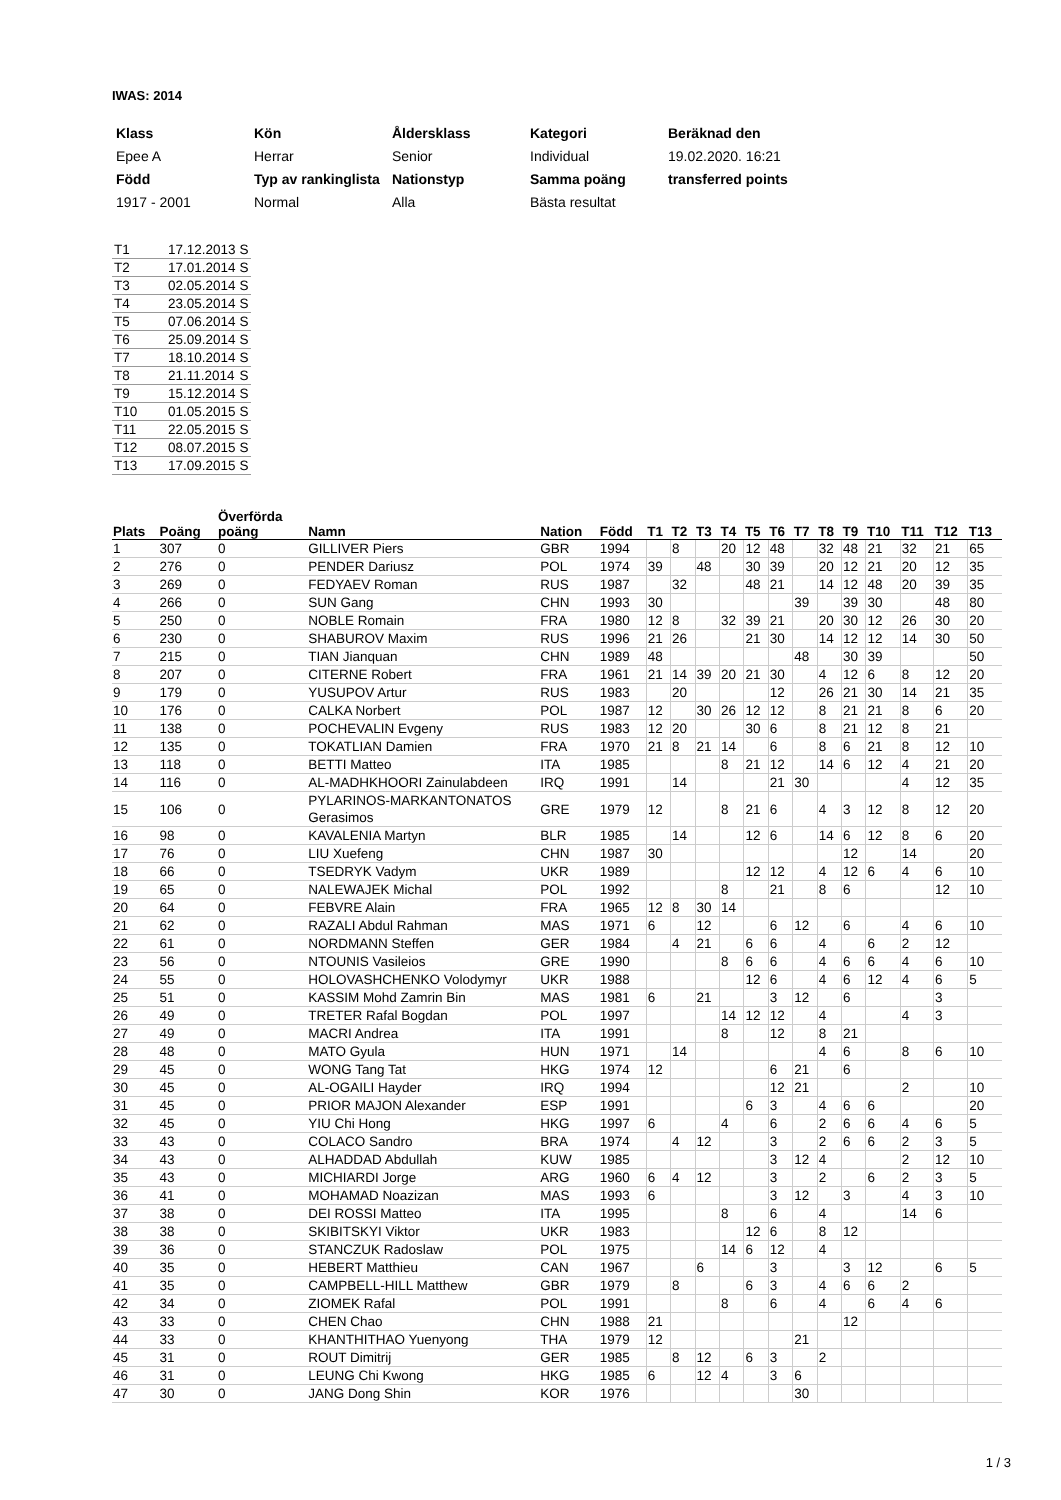IWAS: 2014
| Klass | Kön | Åldersklass | Kategori | Beräknad den |
| Epee A | Herrar | Senior | Individual | 19.02.2020. 16:21 |
| Född | Typ av rankinglista | Nationstyp | Samma poäng | transferred points |
| 1917 - 2001 | Normal | Alla | Bästa resultat | |
| T1 | 17.12.2013 | S |
| T2 | 17.01.2014 | S |
| T3 | 02.05.2014 | S |
| T4 | 23.05.2014 | S |
| T5 | 07.06.2014 | S |
| T6 | 25.09.2014 | S |
| T7 | 18.10.2014 | S |
| T8 | 21.11.2014 | S |
| T9 | 15.12.2014 | S |
| T10 | 01.05.2015 | S |
| T11 | 22.05.2015 | S |
| T12 | 08.07.2015 | S |
| T13 | 17.09.2015 | S |
| Plats | Poäng | Överförda poäng | Namn | Nation | Född | T1 | T2 | T3 | T4 | T5 | T6 | T7 | T8 | T9 | T10 | T11 | T12 | T13 |
| --- | --- | --- | --- | --- | --- | --- | --- | --- | --- | --- | --- | --- | --- | --- | --- | --- | --- | --- |
| 1 | 307 | 0 | GILLIVER Piers | GBR | 1994 | | 8 | | 20 | 12 | 48 | | 32 | 48 | 21 | 32 | 21 | 65 |
| 2 | 276 | 0 | PENDER Dariusz | POL | 1974 | 39 | | 48 | | 30 | 39 | | 20 | 12 | 21 | 20 | 12 | 35 |
| 3 | 269 | 0 | FEDYAEV Roman | RUS | 1987 | | 32 | | | 48 | 21 | | 14 | 12 | 48 | 20 | 39 | 35 |
| 4 | 266 | 0 | SUN Gang | CHN | 1993 | 30 | | | | | | 39 | | 39 | 30 | | 48 | 80 |
| 5 | 250 | 0 | NOBLE Romain | FRA | 1980 | 12 | 8 | | 32 | 39 | 21 | | 20 | 30 | 12 | 26 | 30 | 20 |
| 6 | 230 | 0 | SHABUROV Maxim | RUS | 1996 | 21 | 26 | | | 21 | 30 | | 14 | 12 | 12 | 14 | 30 | 50 |
| 7 | 215 | 0 | TIAN Jianquan | CHN | 1989 | 48 | | | | | | 48 | | 30 | 39 | | | 50 |
| 8 | 207 | 0 | CITERNE Robert | FRA | 1961 | 21 | 14 | 39 | 20 | 21 | 30 | | 4 | 12 | 6 | 8 | 12 | 20 |
| 9 | 179 | 0 | YUSUPOV Artur | RUS | 1983 | | 20 | | | | 12 | | 26 | 21 | 30 | 14 | 21 | 35 |
| 10 | 176 | 0 | CALKA Norbert | POL | 1987 | 12 | | 30 | 26 | 12 | 12 | | 8 | 21 | 21 | 8 | 6 | 20 |
| 11 | 138 | 0 | POCHEVALIN Evgeny | RUS | 1983 | 12 | 20 | | | 30 | 6 | | 8 | 21 | 12 | 8 | 21 | |
| 12 | 135 | 0 | TOKATLIAN Damien | FRA | 1970 | 21 | 8 | 21 | 14 | | 6 | | 8 | 6 | 21 | 8 | 12 | 10 |
| 13 | 118 | 0 | BETTI Matteo | ITA | 1985 | | | | 8 | 21 | 12 | | 14 | 6 | 12 | 4 | 21 | 20 |
| 14 | 116 | 0 | AL-MADHKHOORI Zainulabdeen | IRQ | 1991 | | 14 | | | | 21 | 30 | | | | 4 | 12 | 35 |
| 15 | 106 | 0 | PYLARINOS-MARKANTONATOS Gerasimos | GRE | 1979 | 12 | | | 8 | 21 | 6 | | 4 | 3 | 12 | 8 | 12 | 20 |
| 16 | 98 | 0 | KAVALENIA Martyn | BLR | 1985 | | 14 | | | 12 | 6 | | 14 | 6 | 12 | 8 | 6 | 20 |
| 17 | 76 | 0 | LIU Xuefeng | CHN | 1987 | 30 | | | | | | | | 12 | | 14 | | 20 |
| 18 | 66 | 0 | TSEDRYK Vadym | UKR | 1989 | | | | | 12 | 12 | | 4 | 12 | 6 | 4 | 6 | 10 |
| 19 | 65 | 0 | NALEWAJEK Michal | POL | 1992 | | | | 8 | | 21 | | 8 | 6 | | | 12 | 10 |
| 20 | 64 | 0 | FEBVRE Alain | FRA | 1965 | 12 | 8 | 30 | 14 | | | | | | | | | |
| 21 | 62 | 0 | RAZALI Abdul Rahman | MAS | 1971 | 6 | | 12 | | | 6 | 12 | | 6 | | 4 | 6 | 10 |
| 22 | 61 | 0 | NORDMANN Steffen | GER | 1984 | | 4 | 21 | | 6 | 6 | | 4 | | 6 | 2 | 12 | |
| 23 | 56 | 0 | NTOUNIS Vasileios | GRE | 1990 | | | | 8 | 6 | 6 | | 4 | 6 | 6 | 4 | 6 | 10 |
| 24 | 55 | 0 | HOLOVASHCHENKO Volodymyr | UKR | 1988 | | | | | 12 | 6 | | 4 | 6 | 12 | 4 | 6 | 5 |
| 25 | 51 | 0 | KASSIM Mohd Zamrin Bin | MAS | 1981 | 6 | | 21 | | | 3 | 12 | | 6 | | | 3 | |
| 26 | 49 | 0 | TRETER Rafal Bogdan | POL | 1997 | | | | 14 | 12 | 12 | | 4 | | | 4 | 3 | |
| 27 | 49 | 0 | MACRI Andrea | ITA | 1991 | | | | 8 | | 12 | | 8 | 21 | | | | |
| 28 | 48 | 0 | MATO Gyula | HUN | 1971 | | 14 | | | | | | 4 | 6 | | 8 | 6 | 10 |
| 29 | 45 | 0 | WONG Tang Tat | HKG | 1974 | 12 | | | | | 6 | 21 | | 6 | | | | |
| 30 | 45 | 0 | AL-OGAILI Hayder | IRQ | 1994 | | | | | | 12 | 21 | | | | 2 | | 10 |
| 31 | 45 | 0 | PRIOR MAJON Alexander | ESP | 1991 | | | | | 6 | 3 | | 4 | 6 | 6 | | | 20 |
| 32 | 45 | 0 | YIU Chi Hong | HKG | 1997 | 6 | | | 4 | | 6 | | 2 | 6 | 6 | 4 | 6 | 5 |
| 33 | 43 | 0 | COLACO Sandro | BRA | 1974 | | 4 | 12 | | | 3 | | 2 | 6 | 6 | 2 | 3 | 5 |
| 34 | 43 | 0 | ALHADDAD Abdullah | KUW | 1985 | | | | | | 3 | 12 | 4 | | | 2 | 12 | 10 |
| 35 | 43 | 0 | MICHIARDI Jorge | ARG | 1960 | 6 | 4 | 12 | | | 3 | | 2 | | 6 | 2 | 3 | 5 |
| 36 | 41 | 0 | MOHAMAD Noazizan | MAS | 1993 | 6 | | | | | 3 | 12 | | 3 | | 4 | 3 | 10 |
| 37 | 38 | 0 | DEI ROSSI Matteo | ITA | 1995 | | | | 8 | | 6 | | 4 | | | 14 | 6 | |
| 38 | 38 | 0 | SKIBITSKYI Viktor | UKR | 1983 | | | | | 12 | 6 | | 8 | 12 | | | | |
| 39 | 36 | 0 | STANCZUK Radoslaw | POL | 1975 | | | | 14 | 6 | 12 | | 4 | | | | | |
| 40 | 35 | 0 | HEBERT Matthieu | CAN | 1967 | | | 6 | | | 3 | | | 3 | 12 | | 6 | 5 |
| 41 | 35 | 0 | CAMPBELL-HILL Matthew | GBR | 1979 | | 8 | | | 6 | 3 | | 4 | 6 | 6 | 2 | | |
| 42 | 34 | 0 | ZIOMEK Rafal | POL | 1991 | | | | 8 | | 6 | | 4 | | 6 | 4 | 6 | |
| 43 | 33 | 0 | CHEN Chao | CHN | 1988 | 21 | | | | | | | | 12 | | | | |
| 44 | 33 | 0 | KHANTHITHAO Yuenyong | THA | 1979 | 12 | | | | | | 21 | | | | | | |
| 45 | 31 | 0 | ROUT Dimitrij | GER | 1985 | | 8 | 12 | | 6 | 3 | | 2 | | | | | |
| 46 | 31 | 0 | LEUNG Chi Kwong | HKG | 1985 | 6 | | 12 | 4 | | 3 | 6 | | | | | | |
| 47 | 30 | 0 | JANG Dong Shin | KOR | 1976 | | | | | | | 30 | | | | | | |
1 / 3